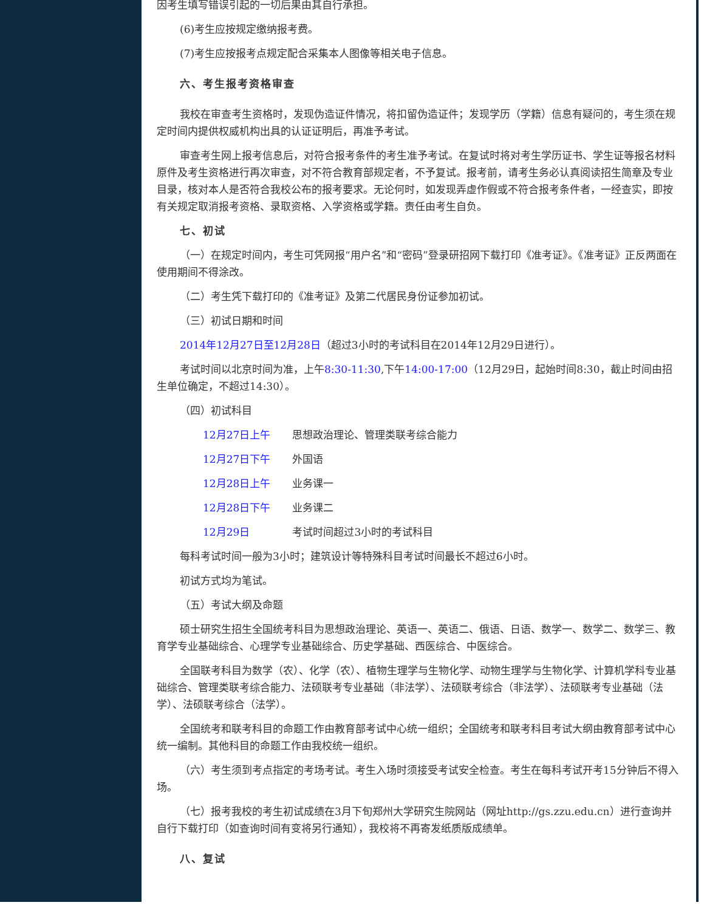因考生填写错误引起的一切后果由其自行承担。
(6)考生应按规定缴纳报考费。
(7)考生应按报考点规定配合采集本人图像等相关电子信息。
六、考生报考资格审查
我校在审查考生资格时，发现伪造证件情况，将扣留伪造证件；发现学历（学籍）信息有疑问的，考生须在规定时间内提供权威机构出具的认证证明后，再准予考试。
审查考生网上报考信息后，对符合报考条件的考生准予考试。在复试时将对考生学历证书、学生证等报名材料原件及考生资格进行再次审查，对不符合教育部规定者，不予复试。报考前，请考生务必认真阅读招生简章及专业目录，核对本人是否符合我校公布的报考要求。无论何时，如发现弄虚作假或不符合报考条件者，一经查实，即按有关规定取消报考资格、录取资格、入学资格或学籍。责任由考生自负。
七、初试
（一）在规定时间内，考生可凭网报“用户名”和“密码”登录研招网下载打印《准考证》。《准考证》正反两面在使用期间不得涂改。
（二）考生凭下载打印的《准考证》及第二代居民身份证参加初试。
（三）初试日期和时间
2014年12月27日至12月28日（超过3小时的考试科目在2014年12月29日进行）。
考试时间以北京时间为准，上午8:30-11:30,下午14:00-17:00（12月29日，起始时间8:30，截止时间由招生单位确定，不超过14:30）。
（四）初试科目
12月27日上午 思想政治理论、管理类联考综合能力
12月27日下午 外国语
12月28日上午 业务课一
12月28日下午 业务课二
12月29日 考试时间超过3小时的考试科目
每科考试时间一般为3小时；建筑设计等特殊科目考试时间最长不超过6小时。
初试方式均为笔试。
（五）考试大纲及命题
硕士研究生招生全国统考科目为思想政治理论、英语一、英语二、俄语、日语、数学一、数学二、数学三、教育学专业基础综合、心理学专业基础综合、历史学基础、西医综合、中医综合。
全国联考科目为数学（农）、化学（农）、植物生理学与生物化学、动物生理学与生物化学、计算机学科专业基础综合、管理类联考综合能力、法硕联考专业基础（非法学）、法硕联考综合（非法学）、法硕联考专业基础（法学）、法硕联考综合（法学）。
全国统考和联考科目的命题工作由教育部考试中心统一组织；全国统考和联考科目考试大纲由教育部考试中心统一编制。其他科目的命题工作由我校统一组织。
（六）考生须到考点指定的考场考试。考生入场时须接受考试安全检查。考生在每科考试开考15分钟后不得入场。
（七）报考我校的考生初试成绩在3月下旬郑州大学研究生院网站（网址http://gs.zzu.edu.cn）进行查询并自行下载打印（如查询时间有变将另行通知），我校将不再寄发纸质版成绩单。
八、复试